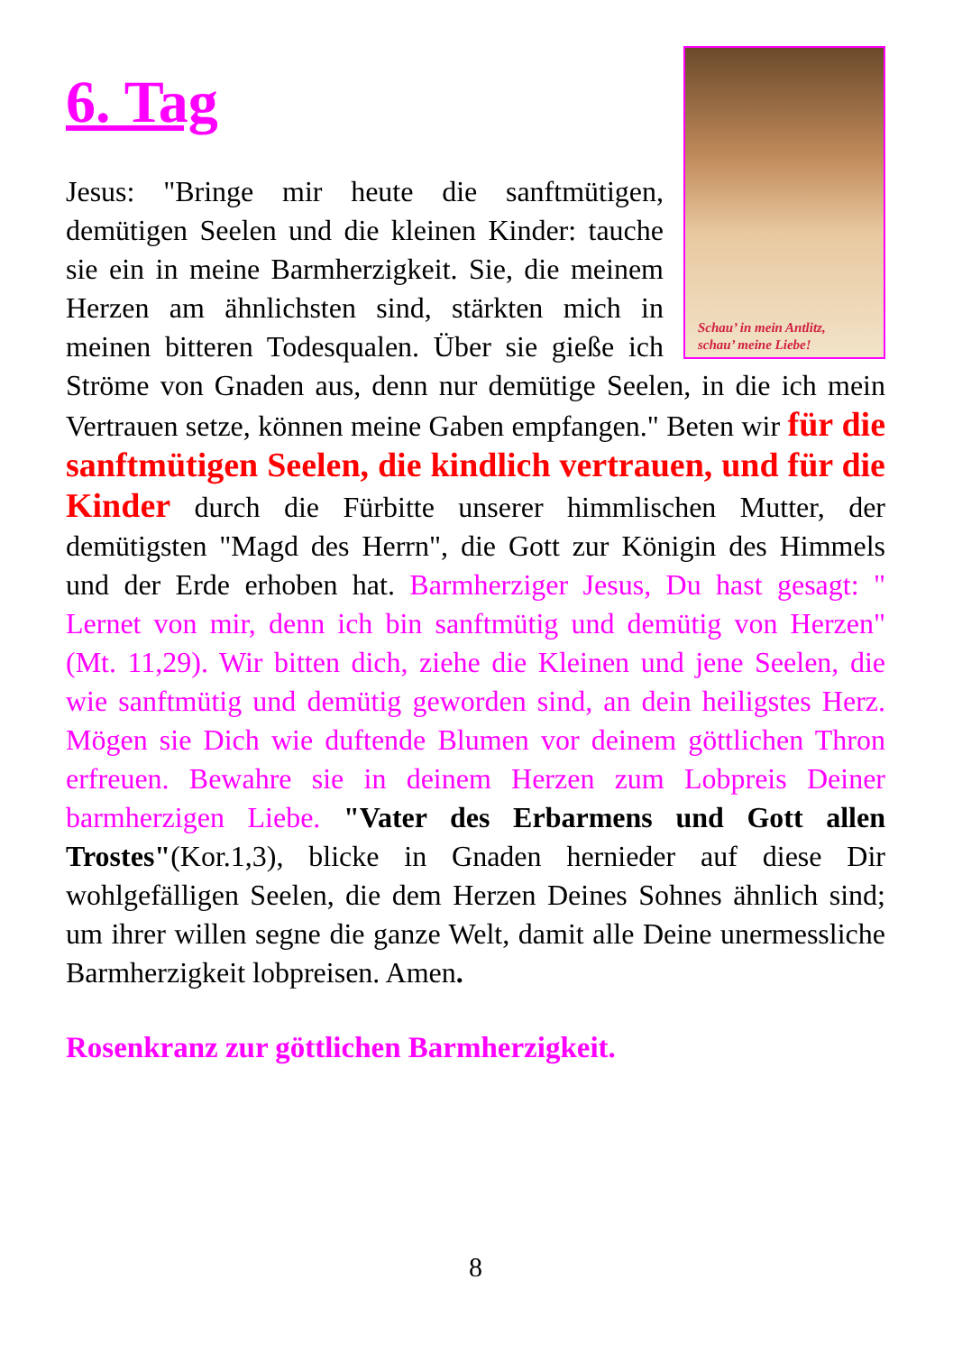6. Tag
Schau’ in mein Antlitz,
schau’ meine Liebe!
Jesus: "Bringe mir heute die sanftmütigen, demütigen Seelen und die kleinen Kinder: tauche sie ein in meine Barmherzigkeit. Sie, die meinem Herzen am ähnlichsten sind, stärkten mich in meinen bitteren Todesqualen. Über sie gieße ich Ströme von Gnaden aus, denn nur demütige Seelen, in die ich mein Vertrauen setze, können meine Gaben empfangen." Beten wir für die sanftmütigen Seelen, die kindlich vertrauen, und für die Kinder durch die Fürbitte unserer himmlischen Mutter, der demütigsten "Magd des Herrn", die Gott zur Königin des Himmels und der Erde erhoben hat. Barmherziger Jesus, Du hast gesagt: " Lernet von mir, denn ich bin sanftmütig und demütig von Herzen" (Mt. 11,29). Wir bitten dich, ziehe die Kleinen und jene Seelen, die wie sanftmütig und demütig geworden sind, an dein heiligstes Herz. Mögen sie Dich wie duftende Blumen vor deinem göttlichen Thron erfreuen. Bewahre sie in deinem Herzen zum Lobpreis Deiner barmherzigen Liebe. "Vater des Erbarmens und Gott allen Trostes"(Kor.1,3), blicke in Gnaden hernieder auf diese Dir wohlgefälligen Seelen, die dem Herzen Deines Sohnes ähnlich sind; um ihrer willen segne die ganze Welt, damit alle Deine unermessliche Barmherzigkeit lobpreisen. Amen.
Rosenkranz zur göttlichen Barmherzigkeit.
8